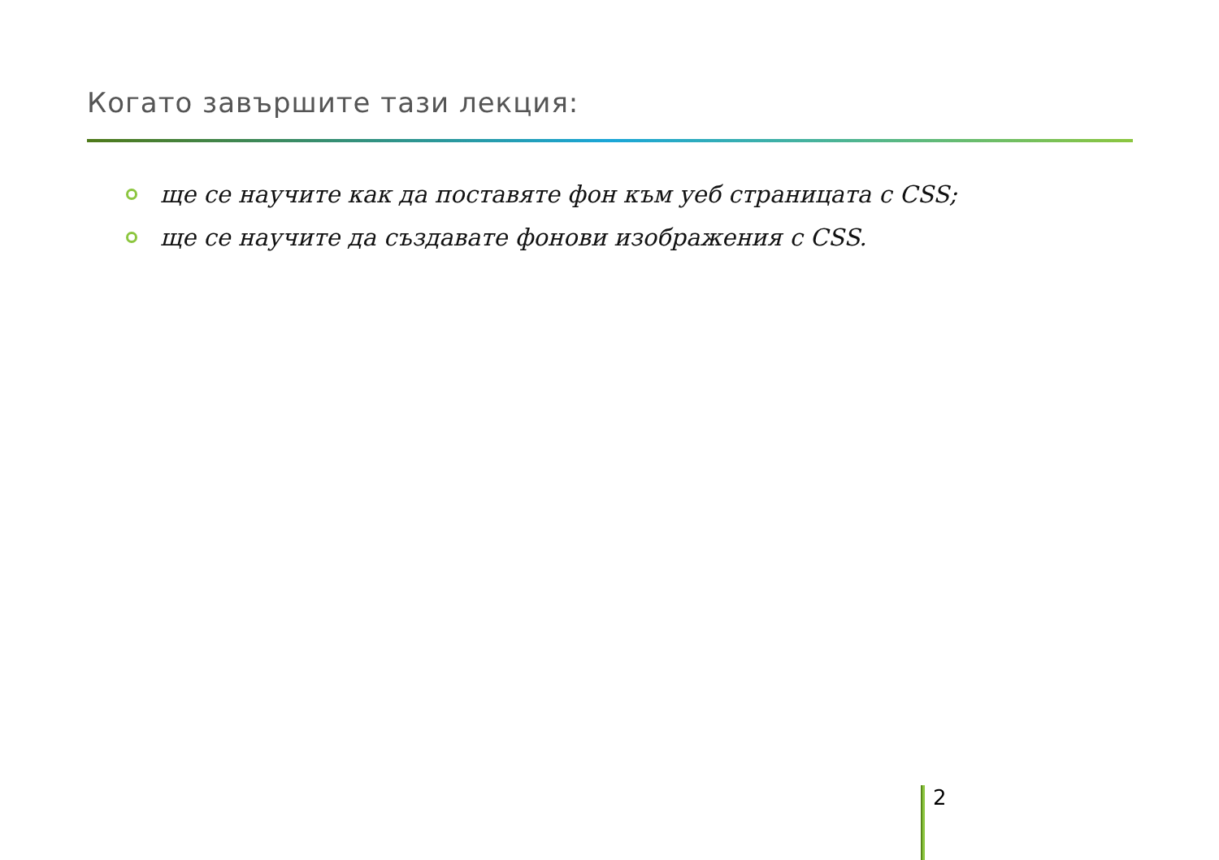Когато завършите тази лекция:
ще се научите как да поставяте фон към уеб страницата с CSS;
ще се научите да създавате фонови изображения с CSS.
2